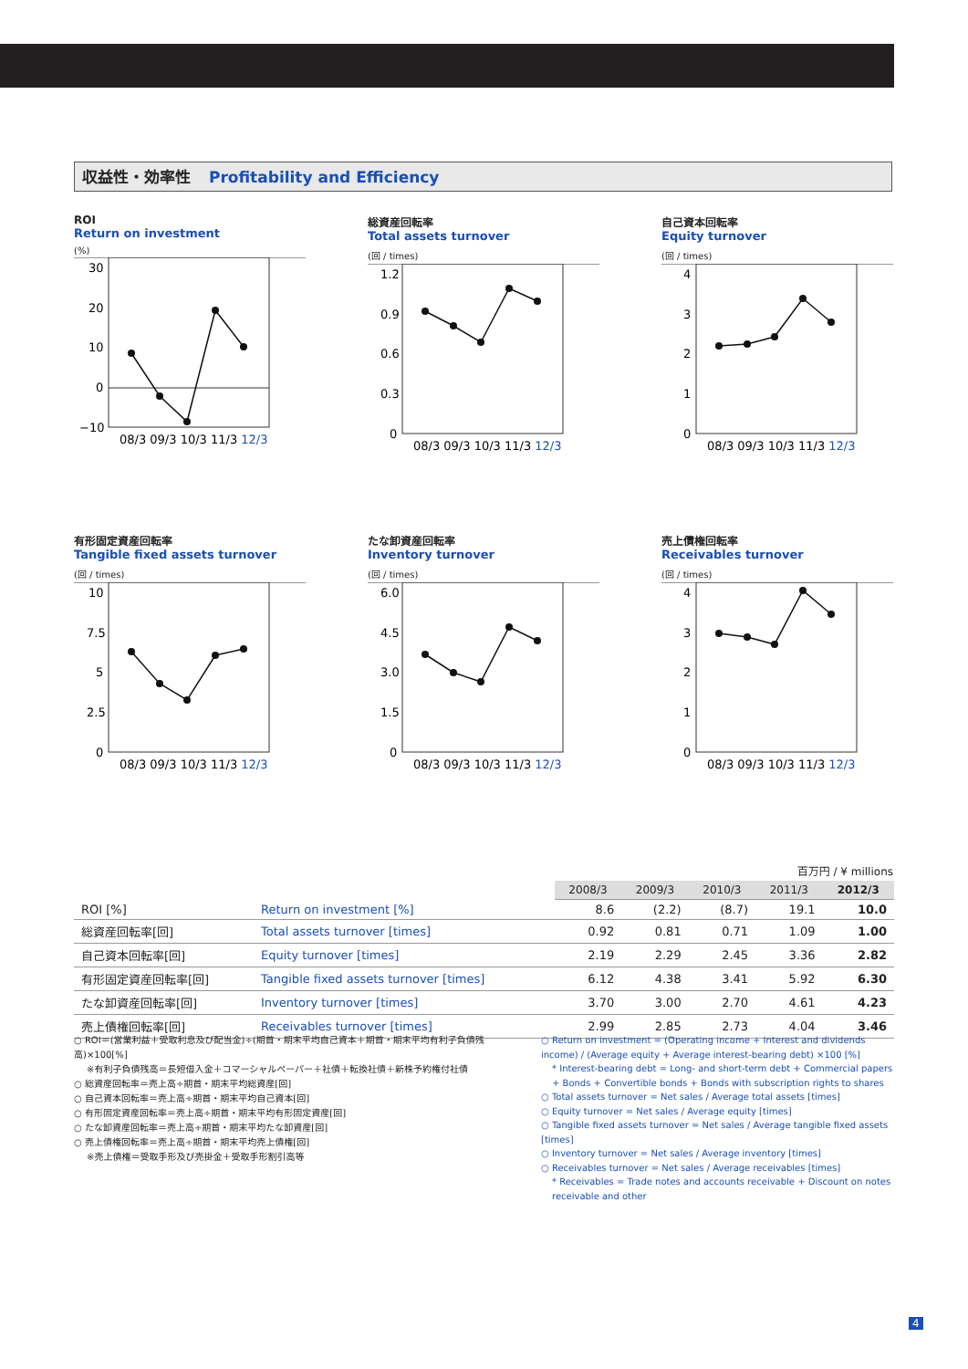収益性・効率性 Profitability and Efficiency
ROI
Return on investment
(%)
30
20
10
0
−10
08/3 09/3 10/3 11/3 12/3
総資産回転率
Total assets turnover
(回 / times)
1.2
0.9
0.6
0.3
0
08/3 09/3 10/3 11/3 12/3
自己資本回転率
Equity turnover
(回 / times)
4
3
2
1
0
08/3 09/3 10/3 11/3 12/3
有形固定資産回転率
Tangible fixed assets turnover
(回 / times)
10
7.5
5
2.5
0
08/3 09/3 10/3 11/3 12/3
たな卸資産回転率
Inventory turnover
(回 / times)
6.0
4.5
3.0
1.5
0
08/3 09/3 10/3 11/3 12/3
売上債権回転率
Receivables turnover
(回 / times)
4
3
2
1
0
08/3 09/3 10/3 11/3 12/3
百万円 / ¥ millions
| | | 2008/3 | 2009/3 | 2010/3 | 2011/3 | 2012/3 |
| ROI [%] | Return on investment [%] | 8.6 | (2.2) | (8.7) | 19.1 | 10.0 |
| 総資産回転率[回] | Total assets turnover [times] | 0.92 | 0.81 | 0.71 | 1.09 | 1.00 |
| 自己資本回転率[回] | Equity turnover [times] | 2.19 | 2.29 | 2.45 | 3.36 | 2.82 |
| 有形固定資産回転率[回] | Tangible fixed assets turnover [times] | 6.12 | 4.38 | 3.41 | 5.92 | 6.30 |
| たな卸資産回転率[回] | Inventory turnover [times] | 3.70 | 3.00 | 2.70 | 4.61 | 4.23 |
| 売上債権回転率[回] | Receivables turnover [times] | 2.99 | 2.85 | 2.73 | 4.04 | 3.46 |
○ ROI＝(営業利益＋受取利息及び配当金)÷(期首・期末平均自己資本＋期首・期末平均有利子負債残高)×100[%]
※有利子負債残高＝長短借入金＋コマーシャルペーパー＋社債＋転換社債＋新株予約権付社債
○ 総資産回転率＝売上高÷期首・期末平均総資産[回]
○ 自己資本回転率＝売上高÷期首・期末平均自己資本[回]
○ 有形固定資産回転率＝売上高÷期首・期末平均有形固定資産[回]
○ たな卸資産回転率＝売上高÷期首・期末平均たな卸資産[回]
○ 売上債権回転率＝売上高÷期首・期末平均売上債権[回]
※売上債権＝受取手形及び売掛金＋受取手形割引高等
○ Return on investment = (Operating income + Interest and dividends income) / (Average equity + Average interest-bearing debt) ×100 [%]
* Interest-bearing debt = Long- and short-term debt + Commercial papers + Bonds + Convertible bonds + Bonds with subscription rights to shares
○ Total assets turnover = Net sales / Average total assets [times]
○ Equity turnover = Net sales / Average equity [times]
○ Tangible fixed assets turnover = Net sales / Average tangible fixed assets [times]
○ Inventory turnover = Net sales / Average inventory [times]
○ Receivables turnover = Net sales / Average receivables [times]
* Receivables = Trade notes and accounts receivable + Discount on notes receivable and other
4